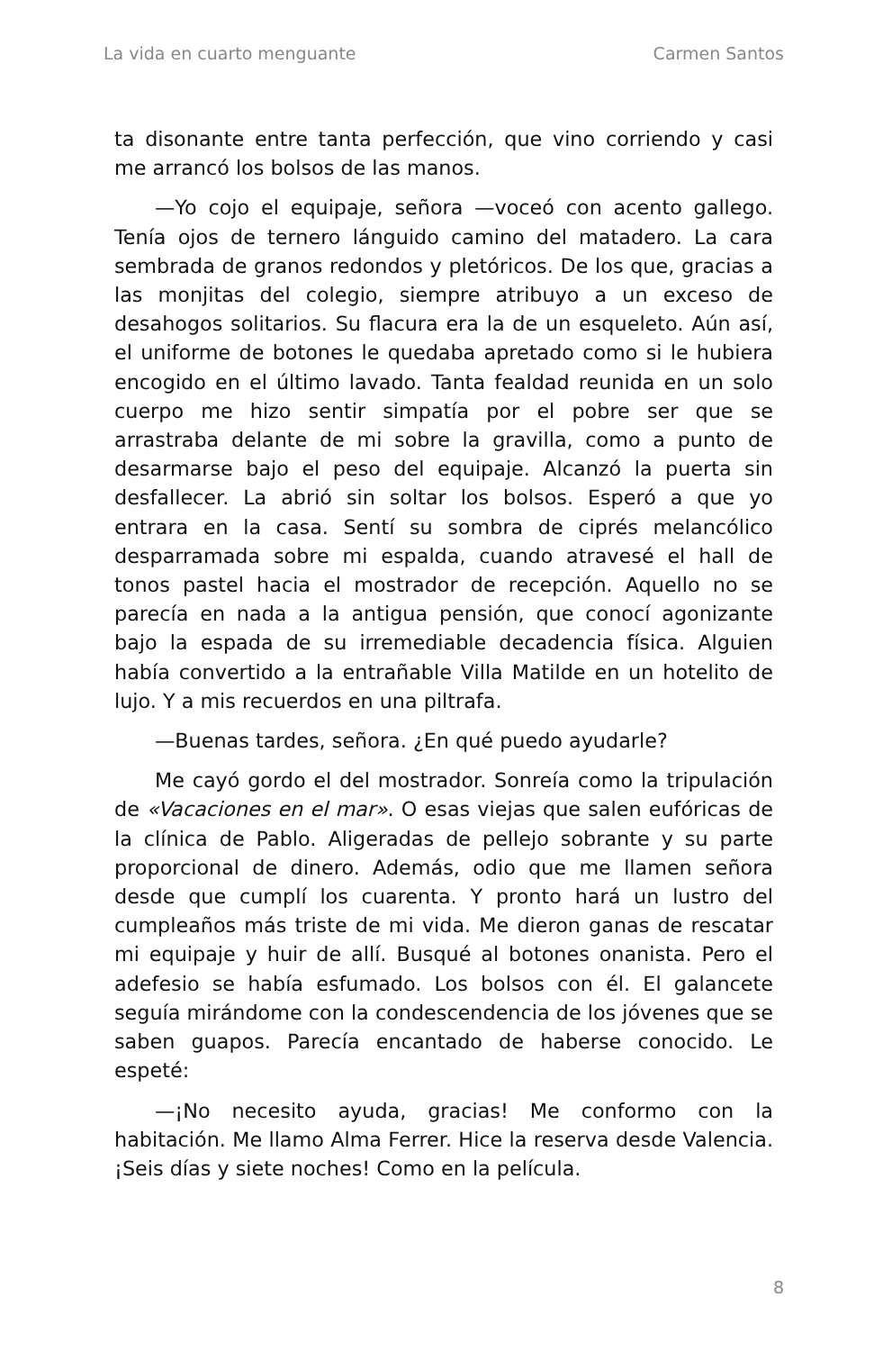La vida en cuarto menguante Carmen Santos
ta disonante entre tanta perfección, que vino corriendo y casi me arrancó los bolsos de las manos.
—Yo cojo el equipaje, señora —voceó con acento gallego. Tenía ojos de ternero lánguido camino del matadero. La cara sembrada de granos redondos y pletóricos. De los que, gracias a las monjitas del colegio, siempre atribuyo a un exceso de desahogos solitarios. Su flacura era la de un esqueleto. Aún así, el uniforme de botones le quedaba apretado como si le hubiera encogido en el último lavado. Tanta fealdad reunida en un solo cuerpo me hizo sentir simpatía por el pobre ser que se arrastraba delante de mi sobre la gravilla, como a punto de desarmarse bajo el peso del equipaje. Alcanzó la puerta sin desfallecer. La abrió sin soltar los bolsos. Esperó a que yo entrara en la casa. Sentí su sombra de ciprés melancólico desparramada sobre mi espalda, cuando atravesé el hall de tonos pastel hacia el mostrador de recepción. Aquello no se parecía en nada a la antigua pensión, que conocí agonizante bajo la espada de su irremediable decadencia física. Alguien había convertido a la entrañable Villa Matilde en un hotelito de lujo. Y a mis recuerdos en una piltrafa.
—Buenas tardes, señora. ¿En qué puedo ayudarle?
Me cayó gordo el del mostrador. Sonreía como la tripulación de «Vacaciones en el mar». O esas viejas que salen eufóricas de la clínica de Pablo. Aligeradas de pellejo sobrante y su parte proporcional de dinero. Además, odio que me llamen señora desde que cumplí los cuarenta. Y pronto hará un lustro del cumpleaños más triste de mi vida. Me dieron ganas de rescatar mi equipaje y huir de allí. Busqué al botones onanista. Pero el adefesio se había esfumado. Los bolsos con él. El galancete seguía mirándome con la condescendencia de los jóvenes que se saben guapos. Parecía encantado de haberse conocido. Le espeté:
—¡No necesito ayuda, gracias! Me conformo con la habitación. Me llamo Alma Ferrer. Hice la reserva desde Valencia. ¡Seis días y siete noches! Como en la película.
8